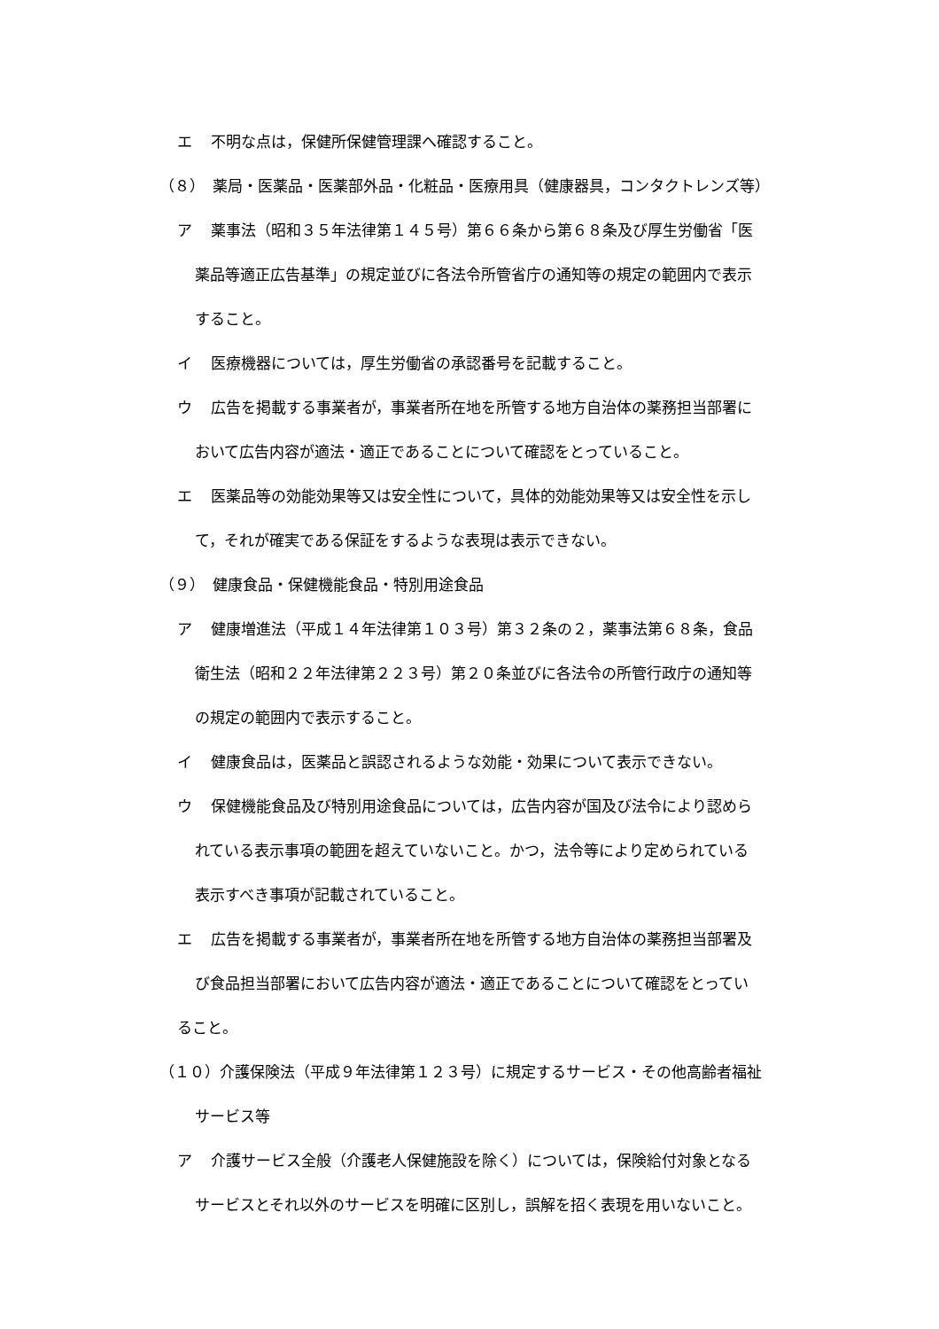エ 不明な点は，保健所保健管理課へ確認すること。
（８）　薬局・医薬品・医薬部外品・化粧品・医療用具（健康器具，コンタクトレンズ等）
ア 薬事法（昭和３５年法律第１４５号）第６６条から第６８条及び厚生労働省「医
薬品等適正広告基準」の規定並びに各法令所管省庁の通知等の規定の範囲内で表示
すること。
イ 医療機器については，厚生労働省の承認番号を記載すること。
ウ 広告を掲載する事業者が，事業者所在地を所管する地方自治体の薬務担当部署に
おいて広告内容が適法・適正であることについて確認をとっていること。
エ 医薬品等の効能効果等又は安全性について，具体的効能効果等又は安全性を示し
て，それが確実である保証をするような表現は表示できない。
（９）　健康食品・保健機能食品・特別用途食品
ア 健康増進法（平成１４年法律第１０３号）第３２条の２，薬事法第６８条，食品
衛生法（昭和２２年法律第２２３号）第２０条並びに各法令の所管行政庁の通知等
の規定の範囲内で表示すること。
イ 健康食品は，医薬品と誤認されるような効能・効果について表示できない。
ウ 保健機能食品及び特別用途食品については，広告内容が国及び法令により認めら
れている表示事項の範囲を超えていないこと。かつ，法令等により定められている
表示すべき事項が記載されていること。
エ 広告を掲載する事業者が，事業者所在地を所管する地方自治体の薬務担当部署及
び食品担当部署において広告内容が適法・適正であることについて確認をとってい
ること。
（１０）介護保険法（平成９年法律第１２３号）に規定するサービス・その他高齢者福祉
サービス等
ア 介護サービス全般（介護老人保健施設を除く）については，保険給付対象となる
サービスとそれ以外のサービスを明確に区別し，誤解を招く表現を用いないこと。